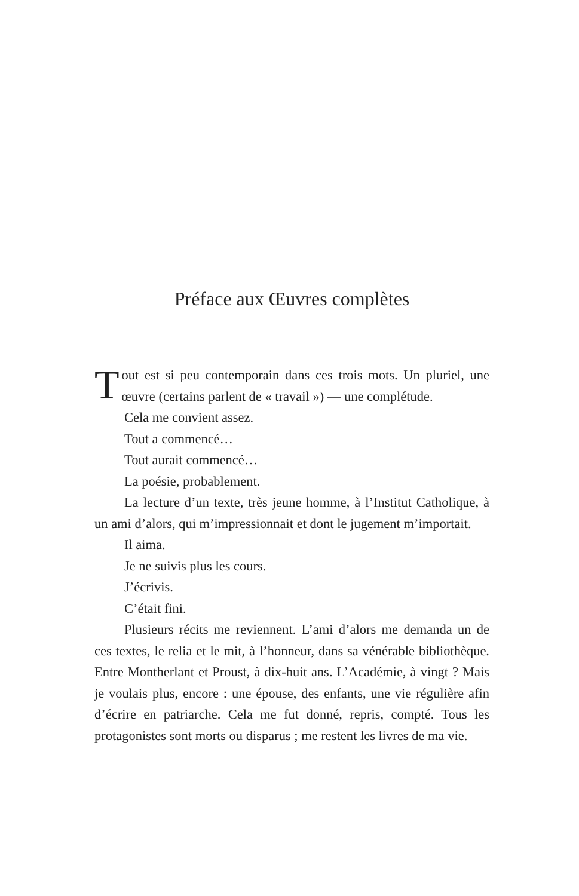Préface aux Œuvres complètes
Tout est si peu contemporain dans ces trois mots. Un pluriel, une œuvre (certains parlent de « travail ») — une complétude.
Cela me convient assez.
Tout a commencé…
Tout aurait commencé…
La poésie, probablement.
La lecture d’un texte, très jeune homme, à l’Institut Catholique, à un ami d’alors, qui m’impressionnait et dont le jugement m’importait.
Il aima.
Je ne suivis plus les cours.
J’écrivis.
C’était fini.
Plusieurs récits me reviennent. L’ami d’alors me demanda un de ces textes, le relia et le mit, à l’honneur, dans sa vénérable bibliothèque. Entre Montherlant et Proust, à dix-huit ans. L’Académie, à vingt ? Mais je voulais plus, encore : une épouse, des enfants, une vie régulière afin d’écrire en patriarche. Cela me fut donné, repris, compté. Tous les protagonistes sont morts ou disparus ; me restent les livres de ma vie.